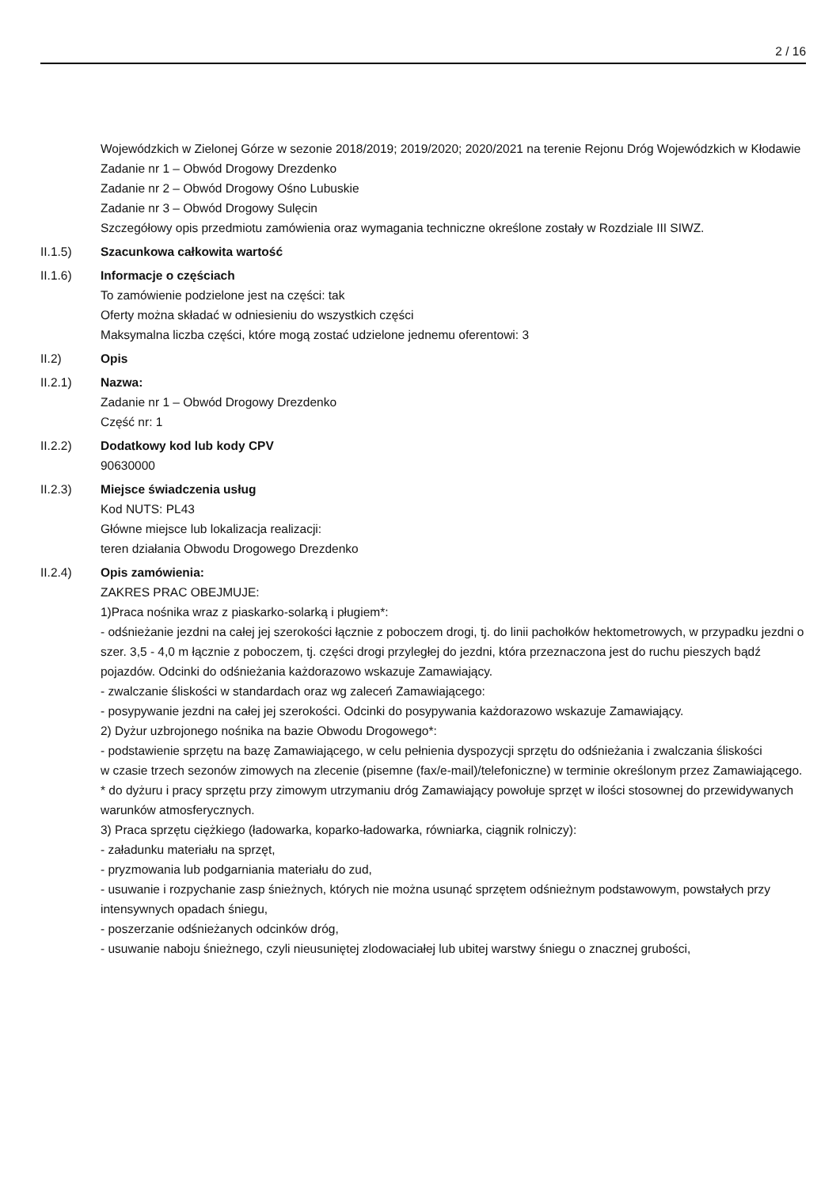2 / 16
Wojewódzkich w Zielonej Górze w sezonie 2018/2019; 2019/2020; 2020/2021 na terenie Rejonu Dróg Wojewódzkich w Kłodawie
Zadanie nr 1 – Obwód Drogowy Drezdenko
Zadanie nr 2 – Obwód Drogowy Ośno Lubuskie
Zadanie nr 3 – Obwód Drogowy Sulęcin
Szczegółowy opis przedmiotu zamówienia oraz wymagania techniczne określone zostały w Rozdziale III SIWZ.
II.1.5) Szacunkowa całkowita wartość
II.1.6) Informacje o częściach
To zamówienie podzielone jest na części: tak
Oferty można składać w odniesieniu do wszystkich części
Maksymalna liczba części, które mogą zostać udzielone jednemu oferentowi: 3
II.2) Opis
II.2.1) Nazwa:
Zadanie nr 1 – Obwód Drogowy Drezdenko
Część nr: 1
II.2.2) Dodatkowy kod lub kody CPV
90630000
II.2.3) Miejsce świadczenia usług
Kod NUTS: PL43
Główne miejsce lub lokalizacja realizacji:
teren działania Obwodu Drogowego Drezdenko
II.2.4) Opis zamówienia:
ZAKRES PRAC OBEJMUJE:
1)Praca nośnika wraz z piaskarko-solarką i pługiem*:
- odśnieżanie jezdni na całej jej szerokości łącznie z poboczem drogi, tj. do linii pachołków hektometrowych, w przypadku jezdni o szer. 3,5 - 4,0 m łącznie z poboczem, tj. części drogi przyległej do jezdni, która przeznaczona jest do ruchu pieszych bądź pojazdów. Odcinki do odśnieżania każdorazowo wskazuje Zamawiający.
- zwalczanie śliskości w standardach oraz wg zaleceń Zamawiającego:
- posypywanie jezdni na całej jej szerokości. Odcinki do posypywania każdorazowo wskazuje Zamawiający.
2) Dyżur uzbrojonego nośnika na bazie Obwodu Drogowego*:
- podstawienie sprzętu na bazę Zamawiającego, w celu pełnienia dyspozycji sprzętu do odśnieżania i zwalczania śliskości
w czasie trzech sezonów zimowych na zlecenie (pisemne (fax/e-mail)/telefoniczne) w terminie określonym przez Zamawiającego.
* do dyżuru i pracy sprzętu przy zimowym utrzymaniu dróg Zamawiający powołuje sprzęt w ilości stosownej do przewidywanych warunków atmosferycznych.
3) Praca sprzętu ciężkiego (ładowarka, koparko-ładowarka, równiarka, ciągnik rolniczy):
- załadunku materiału na sprzęt,
- pryzmowania lub podgarniania materiału do zud,
- usuwanie i rozpychanie zasp śnieżnych, których nie można usunąć sprzętem odśnieżnym podstawowym, powstałych przy intensywnych opadach śniegu,
- poszerzanie odśnieżanych odcinków dróg,
- usuwanie naboju śnieżnego, czyli nieusuniętej zlodowaciałej lub ubitej warstwy śniegu o znacznej grubości,